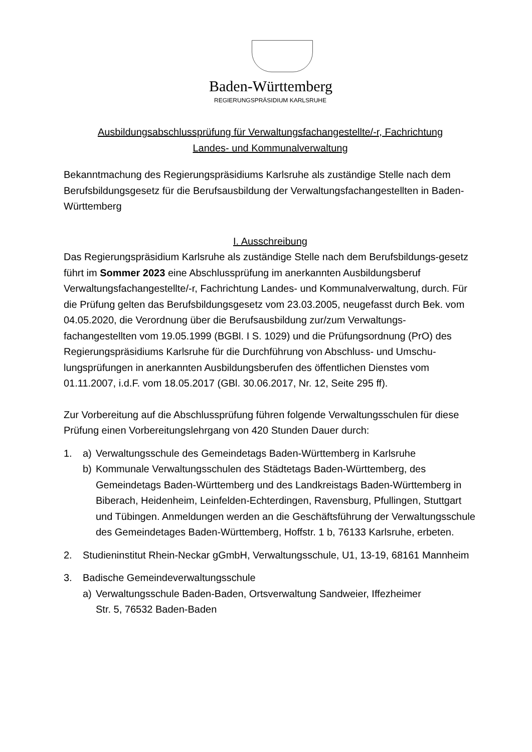Baden-Württemberg
REGIERUNGSPRÄSIDIUM KARLSRUHE
Ausbildungsabschlussprüfung für Verwaltungsfachangestellte/-r, Fachrichtung
Landes- und Kommunalverwaltung
Bekanntmachung des Regierungspräsidiums Karlsruhe als zuständige Stelle nach dem Berufsbildungsgesetz für die Berufsausbildung der Verwaltungsfachangestellten in Baden-Württemberg
I. Ausschreibung
Das Regierungspräsidium Karlsruhe als zuständige Stelle nach dem Berufsbildungs-gesetz führt im Sommer 2023 eine Abschlussprüfung im anerkannten Ausbildungsberuf Verwaltungsfachangestellte/-r, Fachrichtung Landes- und Kommunalverwaltung, durch. Für die Prüfung gelten das Berufsbildungsgesetz vom 23.03.2005, neugefasst durch Bek. vom 04.05.2020, die Verordnung über die Berufsausbildung zur/zum Verwaltungs-fachangestellten vom 19.05.1999 (BGBl. I S. 1029) und die Prüfungsordnung (PrO) des Regierungspräsidiums Karlsruhe für die Durchführung von Abschluss- und Umschu-lungsprüfungen in anerkannten Ausbildungsberufen des öffentlichen Dienstes vom 01.11.2007, i.d.F. vom 18.05.2017 (GBl. 30.06.2017, Nr. 12, Seite 295 ff).
Zur Vorbereitung auf die Abschlussprüfung führen folgende Verwaltungsschulen für diese Prüfung einen Vorbereitungslehrgang von 420 Stunden Dauer durch:
1. a) Verwaltungsschule des Gemeindetags Baden-Württemberg in Karlsruhe
b) Kommunale Verwaltungsschulen des Städtetags Baden-Württemberg, des Gemeindetags Baden-Württemberg und des Landkreistags Baden-Württemberg in Biberach, Heidenheim, Leinfelden-Echterdingen, Ravensburg, Pfullingen, Stuttgart und Tübingen. Anmeldungen werden an die Geschäftsführung der Verwaltungsschule des Gemeindetages Baden-Württemberg, Hoffstr. 1 b, 76133 Karlsruhe, erbeten.
2. Studieninstitut Rhein-Neckar gGmbH, Verwaltungsschule, U1, 13-19, 68161 Mannheim
3. Badische Gemeindeverwaltungsschule
a) Verwaltungsschule Baden-Baden, Ortsverwaltung Sandweier, Iffezheimer
Str. 5, 76532 Baden-Baden